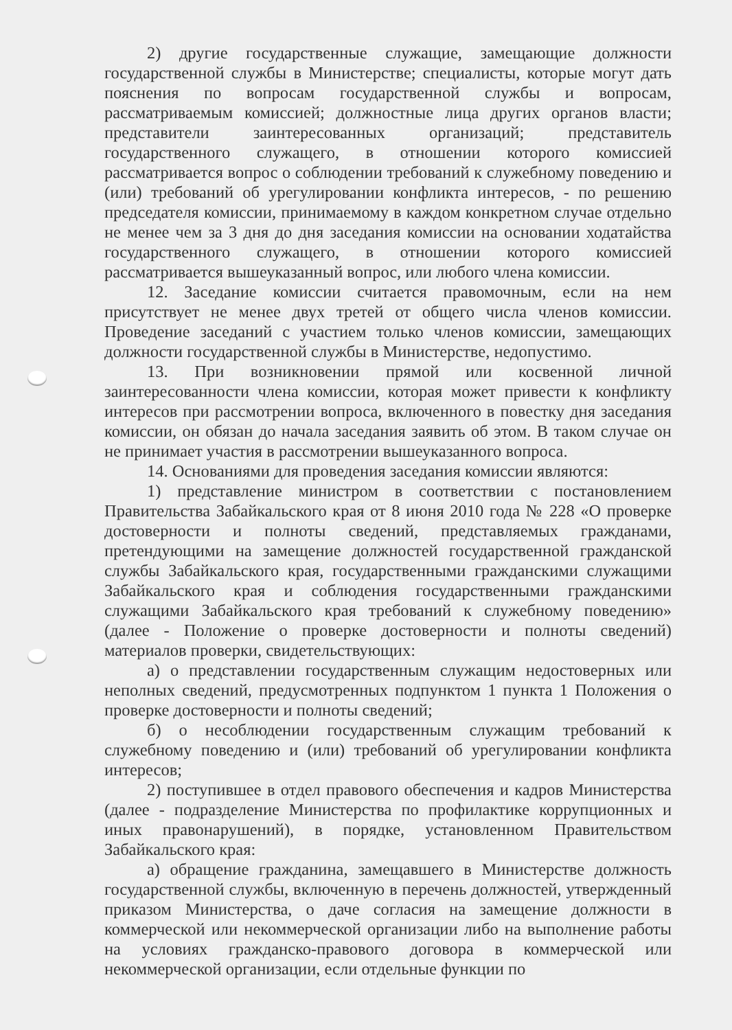2) другие государственные служащие, замещающие должности государственной службы в Министерстве; специалисты, которые могут дать пояснения по вопросам государственной службы и вопросам, рассматриваемым комиссией; должностные лица других органов власти; представители заинтересованных организаций; представитель государственного служащего, в отношении которого комиссией рассматривается вопрос о соблюдении требований к служебному поведению и (или) требований об урегулировании конфликта интересов, - по решению председателя комиссии, принимаемому в каждом конкретном случае отдельно не менее чем за 3 дня до дня заседания комиссии на основании ходатайства государственного служащего, в отношении которого комиссией рассматривается вышеуказанный вопрос, или любого члена комиссии.
12. Заседание комиссии считается правомочным, если на нем присутствует не менее двух третей от общего числа членов комиссии. Проведение заседаний с участием только членов комиссии, замещающих должности государственной службы в Министерстве, недопустимо.
13. При возникновении прямой или косвенной личной заинтересованности члена комиссии, которая может привести к конфликту интересов при рассмотрении вопроса, включенного в повестку дня заседания комиссии, он обязан до начала заседания заявить об этом. В таком случае он не принимает участия в рассмотрении вышеуказанного вопроса.
14. Основаниями для проведения заседания комиссии являются:
1) представление министром в соответствии с постановлением Правительства Забайкальского края от 8 июня 2010 года № 228 «О проверке достоверности и полноты сведений, представляемых гражданами, претендующими на замещение должностей государственной гражданской службы Забайкальского края, государственными гражданскими служащими Забайкальского края и соблюдения государственными гражданскими служащими Забайкальского края требований к служебному поведению» (далее - Положение о проверке достоверности и полноты сведений) материалов проверки, свидетельствующих:
а) о представлении государственным служащим недостоверных или неполных сведений, предусмотренных подпунктом 1 пункта 1 Положения о проверке достоверности и полноты сведений;
б) о несоблюдении государственным служащим требований к служебному поведению и (или) требований об урегулировании конфликта интересов;
2) поступившее в отдел правового обеспечения и кадров Министерства (далее - подразделение Министерства по профилактике коррупционных и иных правонарушений), в порядке, установленном Правительством Забайкальского края:
а) обращение гражданина, замещавшего в Министерстве должность государственной службы, включенную в перечень должностей, утвержденный приказом Министерства, о даче согласия на замещение должности в коммерческой или некоммерческой организации либо на выполнение работы на условиях гражданско-правового договора в коммерческой или некоммерческой организации, если отдельные функции по